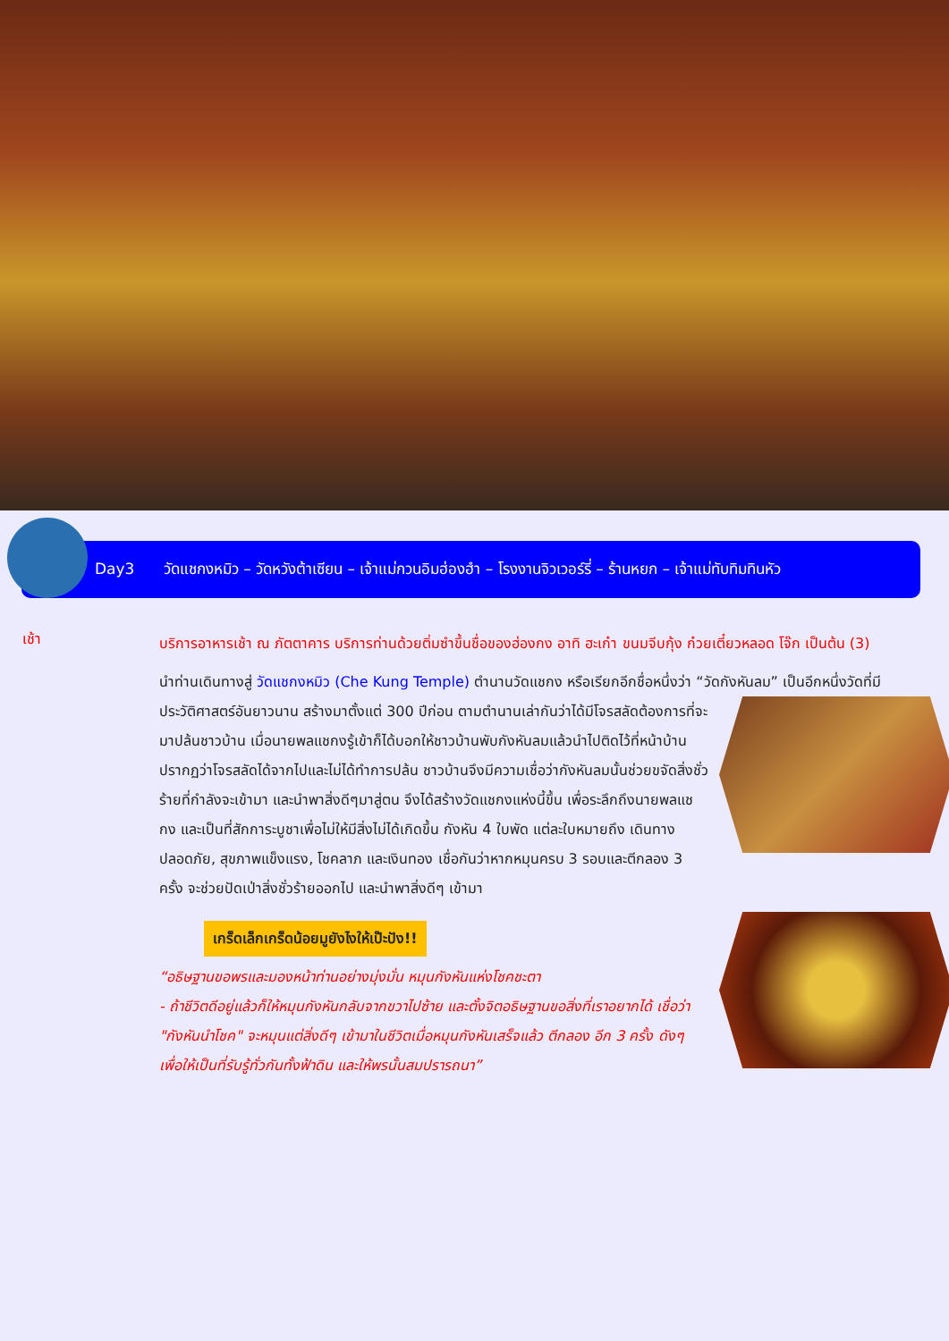Day3 วัดแชกงหมิว – วัดหวังต้าเซียน – เจ้าแม่กวนอิมฮ่องฮำ – โรงงานจิวเวอร์รี่ – ร้านหยก – เจ้าแม่ทับทิมทินหัว
เช้า
บริการอาหารเช้า ณ ภัตตาคาร บริการท่านด้วยติ่มซำขึ้นชื่อของฮ่องกง อาทิ ฮะเก๋า ขนมจีบกุ้ง ก๋วยเตี๋ยวหลอด โจ๊ก เป็นต้น (3)
นำท่านเดินทางสู่ วัดแชกงหมิว (Che Kung Temple) ตำนานวัดแชกง หรือเรียกอีกชื่อหนึ่งว่า “วัดกังหันลม” เป็นอีกหนึ่งวัดที่มี
ประวัติศาสตร์อันยาวนาน สร้างมาตั้งแต่ 300 ปีก่อน ตามตำนานเล่ากันว่าได้มีโจรสลัดต้องการที่จะมาปล้นชาวบ้าน เมื่อนายพลแชกงรู้เข้าก็ได้บอกให้ชาวบ้านพับกังหันลมแล้วนำไปติดไว้ที่หน้าบ้าน ปรากฏว่าโจรสลัดได้จากไปและไม่ได้ทำการปล้น ชาวบ้านจึงมีความเชื่อว่ากังหันลมนั้นช่วยขจัดสิ่งชั่วร้ายที่กำลังจะเข้ามา และนำพาสิ่งดีๆมาสู่ตน จึงได้สร้างวัดแชกงแห่งนี้ขึ้น เพื่อระลึกถึงนายพลแชกง และเป็นที่สักการะบูชาเพื่อไม่ให้มีสิ่งไม่ได้เกิดขึ้น กังหัน 4 ใบพัด แต่ละใบหมายถึง เดินทางปลอดภัย, สุขภาพแข็งแรง, โชคลาภ และเงินทอง เชื่อกันว่าหากหมุนครบ 3 รอบและตีกลอง 3 ครั้ง จะช่วยปัดเป่าสิ่งชั่วร้ายออกไป และนำพาสิ่งดีๆ เข้ามา
เกร็ดเล็กเกร็ดน้อยมูยังไงให้เป๊ะปัง!!
“อธิษฐานขอพรและมองหน้าท่านอย่างมุ่งมั่น หมุนกังหันแห่งโชคชะตา
- ถ้าชีวิตดีอยู่แล้วก็ให้หมุนกังหันกลับจากขวาไปซ้าย และตั้งจิตอธิษฐานขอสิ่งที่เราอยากได้ เชื่อว่า "กังหันนำโชค" จะหมุนแต่สิ่งดีๆ เข้ามาในชีวิตเมื่อหมุนกังหันเสร็จแล้ว ตีกลอง อีก 3 ครั้ง ดังๆ เพื่อให้เป็นที่รับรู้ทั่วกันทั้งฟ้าดิน และให้พรนั้นสมปรารถนา”